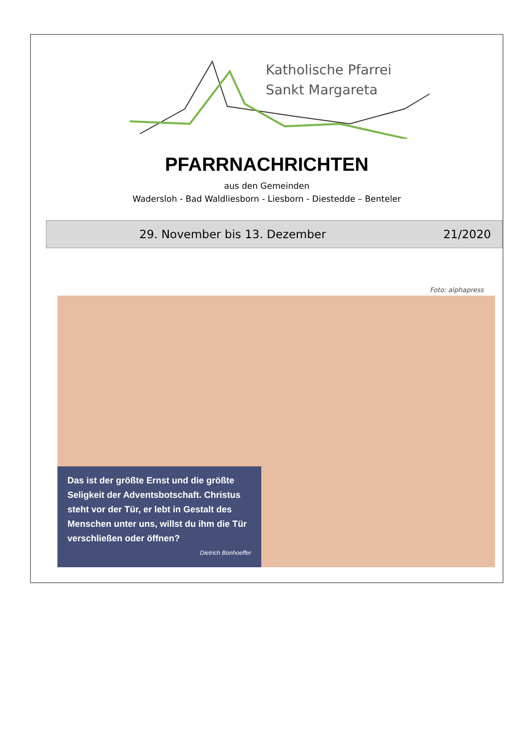Katholische Pfarrei
Sankt Margareta
PFARRNACHRICHTEN
aus den Gemeinden
Wadersloh - Bad Waldliesborn - Liesborn - Diestedde – Benteler
29. November bis 13. Dezember 21/2020
Foto: alphapress
Das ist der größte Ernst und die größte Seligkeit der Adventsbotschaft. Christus steht vor der Tür, er lebt in Gestalt des Menschen unter uns, willst du ihm die Tür verschließen oder öffnen?
Dietrich Bonhoeffer